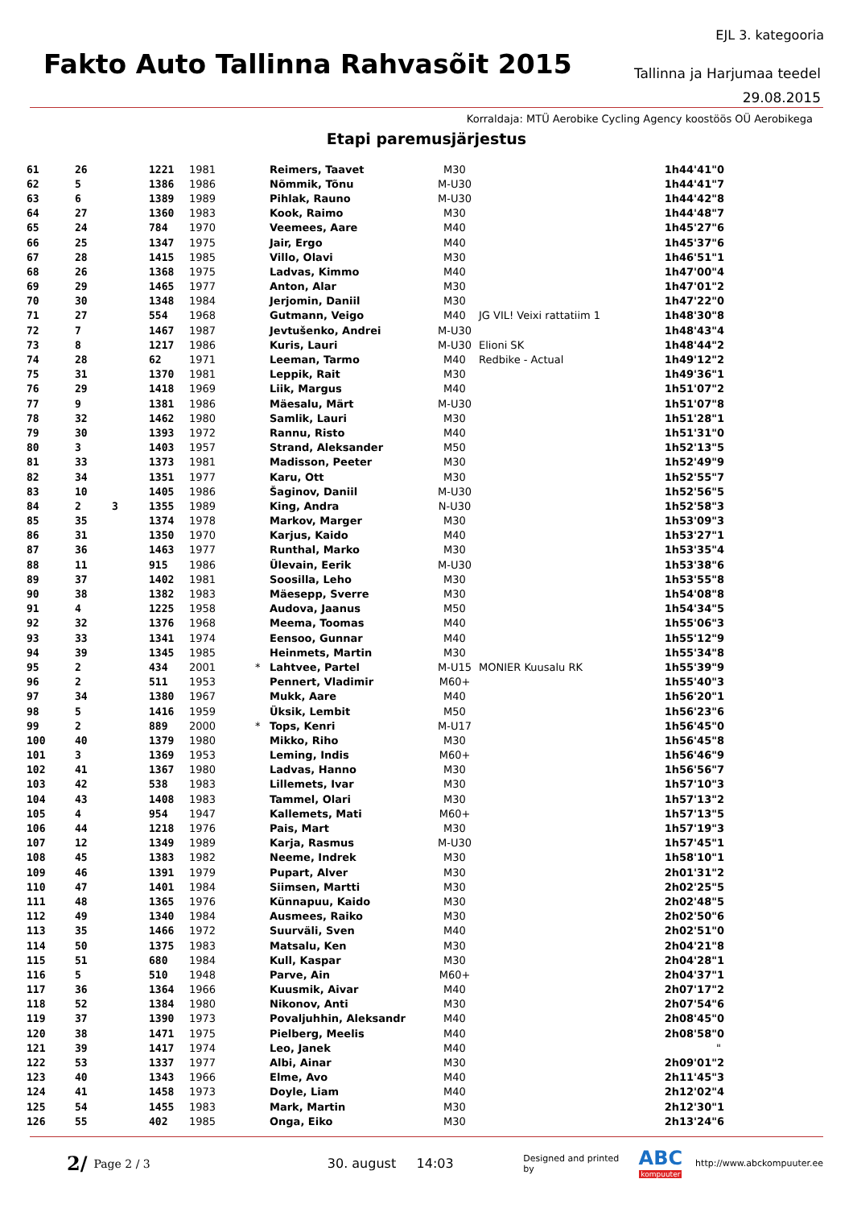EJL 3. kategooria
Fakto Auto Tallinna Rahvasõit 2015
Tallinna ja Harjumaa teedel
29.08.2015
Korraldaja: MTÜ Aerobike Cycling Agency koostöös OÜ Aerobikega
Etapi paremusjärjestus
| 61 | 26 | | 1221 | 1981 | | Reimers, Taavet | M30 | | 1h44'41"0 |
| 62 | 5 | | 1386 | 1986 | | Nõmmik, Tõnu | M-U30 | | 1h44'41"7 |
| 63 | 6 | | 1389 | 1989 | | Pihlak, Rauno | M-U30 | | 1h44'42"8 |
| 64 | 27 | | 1360 | 1983 | | Kook, Raimo | M30 | | 1h44'48"7 |
| 65 | 24 | | 784 | 1970 | | Veemees, Aare | M40 | | 1h45'27"6 |
| 66 | 25 | | 1347 | 1975 | | Jair, Ergo | M40 | | 1h45'37"6 |
| 67 | 28 | | 1415 | 1985 | | Villo, Olavi | M30 | | 1h46'51"1 |
| 68 | 26 | | 1368 | 1975 | | Ladvas, Kimmo | M40 | | 1h47'00"4 |
| 69 | 29 | | 1465 | 1977 | | Anton, Alar | M30 | | 1h47'01"2 |
| 70 | 30 | | 1348 | 1984 | | Jerjomin, Daniil | M30 | | 1h47'22"0 |
| 71 | 27 | | 554 | 1968 | | Gutmann, Veigo | M40 | JG VIL! Veixi rattatiim 1 | 1h48'30"8 |
| 72 | 7 | | 1467 | 1987 | | Jevtušenko, Andrei | M-U30 | | 1h48'43"4 |
| 73 | 8 | | 1217 | 1986 | | Kuris, Lauri | M-U30 | Elioni SK | 1h48'44"2 |
| 74 | 28 | | 62 | 1971 | | Leeman, Tarmo | M40 | Redbike - Actual | 1h49'12"2 |
| 75 | 31 | | 1370 | 1981 | | Leppik, Rait | M30 | | 1h49'36"1 |
| 76 | 29 | | 1418 | 1969 | | Liik, Margus | M40 | | 1h51'07"2 |
| 77 | 9 | | 1381 | 1986 | | Mäesalu, Märt | M-U30 | | 1h51'07"8 |
| 78 | 32 | | 1462 | 1980 | | Samlik, Lauri | M30 | | 1h51'28"1 |
| 79 | 30 | | 1393 | 1972 | | Rannu, Risto | M40 | | 1h51'31"0 |
| 80 | 3 | | 1403 | 1957 | | Strand, Aleksander | M50 | | 1h52'13"5 |
| 81 | 33 | | 1373 | 1981 | | Madisson, Peeter | M30 | | 1h52'49"9 |
| 82 | 34 | | 1351 | 1977 | | Karu, Ott | M30 | | 1h52'55"7 |
| 83 | 10 | | 1405 | 1986 | | Šaginov, Daniil | M-U30 | | 1h52'56"5 |
| 84 | 2 | 3 | 1355 | 1989 | | King, Andra | N-U30 | | 1h52'58"3 |
| 85 | 35 | | 1374 | 1978 | | Markov, Marger | M30 | | 1h53'09"3 |
| 86 | 31 | | 1350 | 1970 | | Karjus, Kaido | M40 | | 1h53'27"1 |
| 87 | 36 | | 1463 | 1977 | | Runthal, Marko | M30 | | 1h53'35"4 |
| 88 | 11 | | 915 | 1986 | | Ülevain, Eerik | M-U30 | | 1h53'38"6 |
| 89 | 37 | | 1402 | 1981 | | Soosilla, Leho | M30 | | 1h53'55"8 |
| 90 | 38 | | 1382 | 1983 | | Mäesepp, Sverre | M30 | | 1h54'08"8 |
| 91 | 4 | | 1225 | 1958 | | Audova, Jaanus | M50 | | 1h54'34"5 |
| 92 | 32 | | 1376 | 1968 | | Meema, Toomas | M40 | | 1h55'06"3 |
| 93 | 33 | | 1341 | 1974 | | Eensoo, Gunnar | M40 | | 1h55'12"9 |
| 94 | 39 | | 1345 | 1985 | | Heinmets, Martin | M30 | | 1h55'34"8 |
| 95 | 2 | | 434 | 2001 | * | Lahtvee, Partel | M-U15 | MONIER Kuusalu RK | 1h55'39"9 |
| 96 | 2 | | 511 | 1953 | | Pennert, Vladimir | M60+ | | 1h55'40"3 |
| 97 | 34 | | 1380 | 1967 | | Mukk, Aare | M40 | | 1h56'20"1 |
| 98 | 5 | | 1416 | 1959 | | Üksik, Lembit | M50 | | 1h56'23"6 |
| 99 | 2 | | 889 | 2000 | * | Tops, Kenri | M-U17 | | 1h56'45"0 |
| 100 | 40 | | 1379 | 1980 | | Mikko, Riho | M30 | | 1h56'45"8 |
| 101 | 3 | | 1369 | 1953 | | Leming, Indis | M60+ | | 1h56'46"9 |
| 102 | 41 | | 1367 | 1980 | | Ladvas, Hanno | M30 | | 1h56'56"7 |
| 103 | 42 | | 538 | 1983 | | Lillemets, Ivar | M30 | | 1h57'10"3 |
| 104 | 43 | | 1408 | 1983 | | Tammel, Olari | M30 | | 1h57'13"2 |
| 105 | 4 | | 954 | 1947 | | Kallemets, Mati | M60+ | | 1h57'13"5 |
| 106 | 44 | | 1218 | 1976 | | Pais, Mart | M30 | | 1h57'19"3 |
| 107 | 12 | | 1349 | 1989 | | Karja, Rasmus | M-U30 | | 1h57'45"1 |
| 108 | 45 | | 1383 | 1982 | | Neeme, Indrek | M30 | | 1h58'10"1 |
| 109 | 46 | | 1391 | 1979 | | Pupart, Alver | M30 | | 2h01'31"2 |
| 110 | 47 | | 1401 | 1984 | | Siimsen, Martti | M30 | | 2h02'25"5 |
| 111 | 48 | | 1365 | 1976 | | Künnapuu, Kaido | M30 | | 2h02'48"5 |
| 112 | 49 | | 1340 | 1984 | | Ausmees, Raiko | M30 | | 2h02'50"6 |
| 113 | 35 | | 1466 | 1972 | | Suurväli, Sven | M40 | | 2h02'51"0 |
| 114 | 50 | | 1375 | 1983 | | Matsalu, Ken | M30 | | 2h04'21"8 |
| 115 | 51 | | 680 | 1984 | | Kull, Kaspar | M30 | | 2h04'28"1 |
| 116 | 5 | | 510 | 1948 | | Parve, Ain | M60+ | | 2h04'37"1 |
| 117 | 36 | | 1364 | 1966 | | Kuusmik, Aivar | M40 | | 2h07'17"2 |
| 118 | 52 | | 1384 | 1980 | | Nikonov, Anti | M30 | | 2h07'54"6 |
| 119 | 37 | | 1390 | 1973 | | Povaljuhhin, Aleksandr | M40 | | 2h08'45"0 |
| 120 | 38 | | 1471 | 1975 | | Pielberg, Meelis | M40 | | 2h08'58"0 |
| 121 | 39 | | 1417 | 1974 | | Leo, Janek | M40 | | " |
| 122 | 53 | | 1337 | 1977 | | Albi, Ainar | M30 | | 2h09'01"2 |
| 123 | 40 | | 1343 | 1966 | | Elme, Avo | M40 | | 2h11'45"3 |
| 124 | 41 | | 1458 | 1973 | | Doyle, Liam | M40 | | 2h12'02"4 |
| 125 | 54 | | 1455 | 1983 | | Mark, Martin | M30 | | 2h12'30"1 |
| 126 | 55 | | 402 | 1985 | | Onga, Eiko | M30 | | 2h13'24"6 |
2/ Page 2 / 3 30. august 14:03 Designed and printed by ABC
kompuuter http://www.abckompuuter.ee